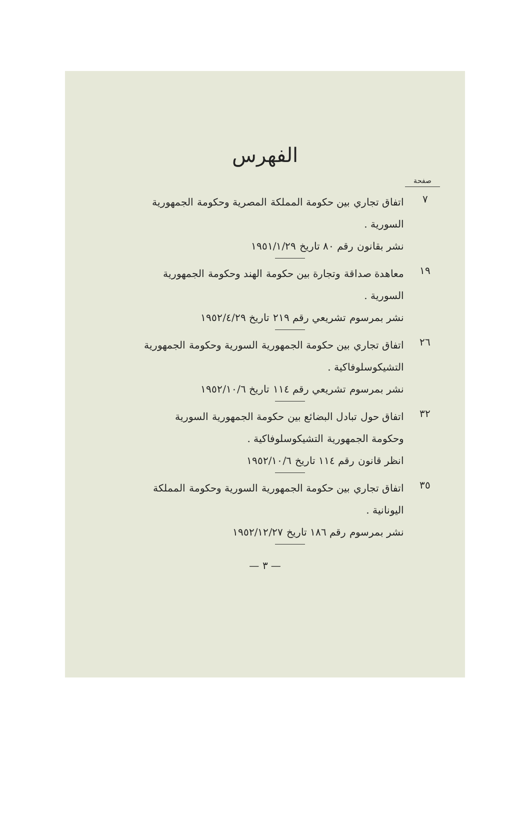الفهرس
صفحة
٧
اتفاق تجاري بين حكومة المملكة المصرية وحكومة الجمهورية السورية .
نشر بقانون رقم ٨٠ تاريخ ١٩٥١/١/٢٩
١٩
معاهدة صداقة وتجارة بين حكومة الهند وحكومة الجمهورية السورية .
نشر بمرسوم تشريعي رقم ٢١٩ تاريخ ١٩٥٢/٤/٢٩
٢٦
اتفاق تجاري بين حكومة الجمهورية السورية وحكومة الجمهورية التشيكوسلوفاكية .
نشر بمرسوم تشريعي رقم ١١٤ تاريخ ١٩٥٢/١٠/٦
٣٢
اتفاق حول تبادل البضائع بين حكومة الجمهورية السورية وحكومة الجمهورية التشيكوسلوفاكية .
انظر قانون رقم ١١٤ تاريخ ١٩٥٢/١٠/٦
٣٥
اتفاق تجاري بين حكومة الجمهورية السورية وحكومة المملكة اليونانية .
نشر بمرسوم رقم ١٨٦ تاريخ ١٩٥٢/١٢/٢٧
— ٣ —